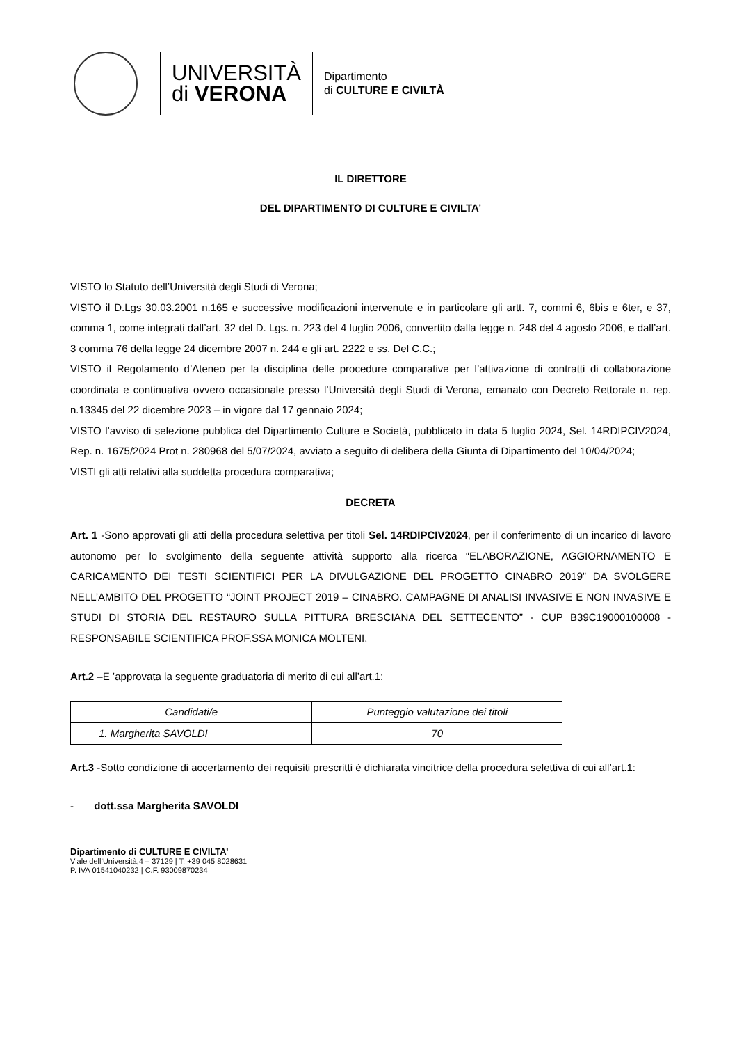UNIVERSITÀ
di VERONA
Dipartimento
di CULTURE E CIVILTÀ
IL DIRETTORE
DEL DIPARTIMENTO DI CULTURE E CIVILTA’
VISTO lo Statuto dell’Università degli Studi di Verona;
VISTO il D.Lgs 30.03.2001 n.165 e successive modificazioni intervenute e in particolare gli artt. 7, commi 6, 6bis e 6ter, e 37, comma 1, come integrati dall’art. 32 del D. Lgs. n. 223 del 4 luglio 2006, convertito dalla legge n. 248 del 4 agosto 2006, e dall’art. 3 comma 76 della legge 24 dicembre 2007 n. 244 e gli art. 2222 e ss. Del C.C.;
VISTO il Regolamento d’Ateneo per la disciplina delle procedure comparative per l’attivazione di contratti di collaborazione coordinata e continuativa ovvero occasionale presso l’Università degli Studi di Verona, emanato con Decreto Rettorale n. rep. n.13345 del 22 dicembre 2023 – in vigore dal 17 gennaio 2024;
VISTO l’avviso di selezione pubblica del Dipartimento Culture e Società, pubblicato in data 5 luglio 2024, Sel. 14RDIPCIV2024, Rep. n. 1675/2024 Prot n. 280968 del 5/07/2024, avviato a seguito di delibera della Giunta di Dipartimento del 10/04/2024;
VISTI gli atti relativi alla suddetta procedura comparativa;
DECRETA
Art. 1 -Sono approvati gli atti della procedura selettiva per titoli Sel. 14RDIPCIV2024, per il conferimento di un incarico di lavoro autonomo per lo svolgimento della seguente attività supporto alla ricerca “ELABORAZIONE, AGGIORNAMENTO E CARICAMENTO DEI TESTI SCIENTIFICI PER LA DIVULGAZIONE DEL PROGETTO CINABRO 2019” DA SVOLGERE NELL’AMBITO DEL PROGETTO “JOINT PROJECT 2019 – CINABRO. CAMPAGNE DI ANALISI INVASIVE E NON INVASIVE E STUDI DI STORIA DEL RESTAURO SULLA PITTURA BRESCIANA DEL SETTECENTO” - CUP B39C19000100008 - RESPONSABILE SCIENTIFICA PROF.SSA MONICA MOLTENI.
Art.2 –E ’approvata la seguente graduatoria di merito di cui all’art.1:
| Candidati/e | Punteggio valutazione dei titoli |
| --- | --- |
| 1. Margherita SAVOLDI | 70 |
Art.3 -Sotto condizione di accertamento dei requisiti prescritti è dichiarata vincitrice della procedura selettiva di cui all’art.1:
- dott.ssa Margherita SAVOLDI
Dipartimento di CULTURE E CIVILTA’
Viale dell’Università,4 – 37129 | T: +39 045 8028631
P. IVA 01541040232 | C.F. 93009870234